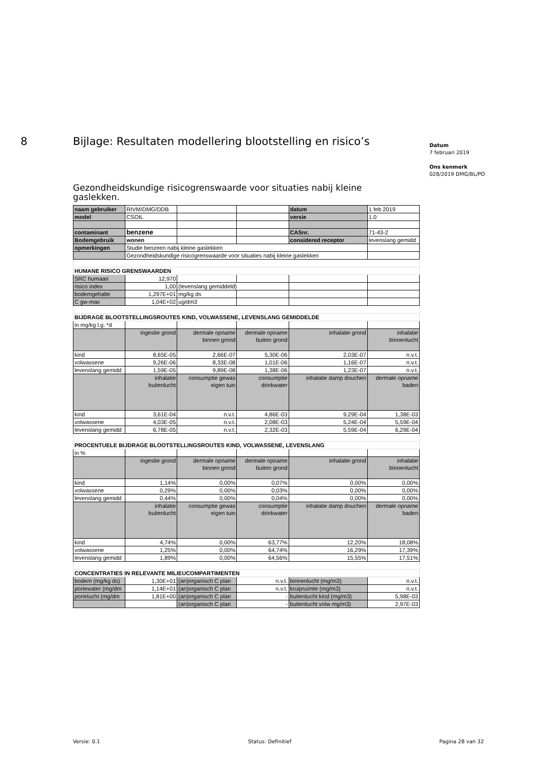8 Bijlage: Resultaten modellering blootstelling en risico’s
Datum
7 februari 2019
Ons kenmerk
028/2019 DMG/BL/PO
Gezondheidskundige risicogrenswaarde voor situaties nabij kleine gaslekken.
| naam gebruiker | RIVM/DMG/DDB | | | datum | 1 feb 2019 |
| model | CSOIL | | | versie | 1.0 |
| contaminant | benzene | | | CASnr. | 71-43-2 |
| Bodemgebruik | wonen | | | considered receptor | levenslang gemidd |
| opmerkingen | Studie benzeen nabij kleine gaslekken | | | | |
| | Gezondheidskundige risicogrenswaarde voor situaties nabij kleine gaslekken | | | | |
| HUMANE RISICO GRENSWAARDEN | | | | | |
| SRC humaan | 12,970 | | | | |
| risico index | 1,00 | (levenslang gemiddeld) | | | |
| bodemgehalte | 1,297E+01 | mg/kg ds | | | |
| C gw-max | 1,04E+02 | ug/dm3 | | | |
| BIJDRAGE BLOOTSTELLINGSROUTES KIND, VOLWASSENE, LEVENSLANG GEMIDDELDE | | | | | |
| in mg/kg l.g. *d | | | | | |
| | ingestie grond | dermale opname binnen grond | dermale opname buiten grond | inhalatie grond | inhalatie binnenlucht |
| kind | 8,65E-05 | 2,66E-07 | 5,30E-06 | 2,03E-07 | n.v.t. |
| volwassene | 9,26E-06 | 8,33E-08 | 1,01E-06 | 1,16E-07 | n.v.t. |
| levenslang gemidd | 1,59E-05 | 9,89E-08 | 1,38E-06 | 1,23E-07 | n.v.t. |
| | inhalatie buitenlucht | consumptie gewas eigen tuin | consumptie drinkwater | inhalatie damp douchen | dermale opname baden |
| kind | 3,61E-04 | n.v.t. | 4,86E-03 | 9,29E-04 | 1,38E-03 |
| volwassene | 4,03E-05 | n.v.t. | 2,08E-03 | 5,24E-04 | 5,59E-04 |
| levenslang gemidd | 6,78E-05 | n.v.t. | 2,32E-03 | 5,59E-04 | 6,29E-04 |
| PROCENTUELE BIJDRAGE BLOOTSTELLINGSROUTES KIND, VOLWASSENE, LEVENSLANG | | | | | |
| in % | | | | | |
| | ingestie grond | dermale opname binnen grond | dermale opname buiten grond | inhalatie grond | inhalatie binnenlucht |
| kind | 1,14% | 0,00% | 0,07% | 0,00% | 0,00% |
| volwassene | 0,29% | 0,00% | 0,03% | 0,00% | 0,00% |
| levenslang gemidd | 0,44% | 0,00% | 0,04% | 0,00% | 0,00% |
| | inhalatie buitenlucht | consumptie gewas eigen tuin | consumptie drinkwater | inhalatie damp douchen | dermale opname baden |
| kind | 4,74% | 0,00% | 63,77% | 12,20% | 18,08% |
| volwassene | 1,25% | 0,00% | 64,74% | 16,29% | 17,39% |
| levenslang gemidd | 1,89% | 0,00% | 64,56% | 15,55% | 17,51% |
| CONCENTRATIES IN RELEVANTE MILIEUCOMPARTIMENTEN | | | | | |
| bodem (mg/kg ds) | 1,30E+01 | (an)organisch C plan | n.v.t. | binnenlucht (mg/m3) | n.v.t. |
| poriewater (mg/dm | 1,14E+01 | (an)organisch C plan | n.v.t. | kruipruimte (mg/m3) | n.v.t. |
| porielucht (mg/dm | 1,81E+00 | (an)organisch C plan | - | buitenlucht kind (mg/m3) | 5,98E-03 |
| | | (an)organisch C plan | - | buitenlucht volw mg/m3) | 2,97E-03 |
Versie: 0.1 Status: Definitief Pagina 28 van 32